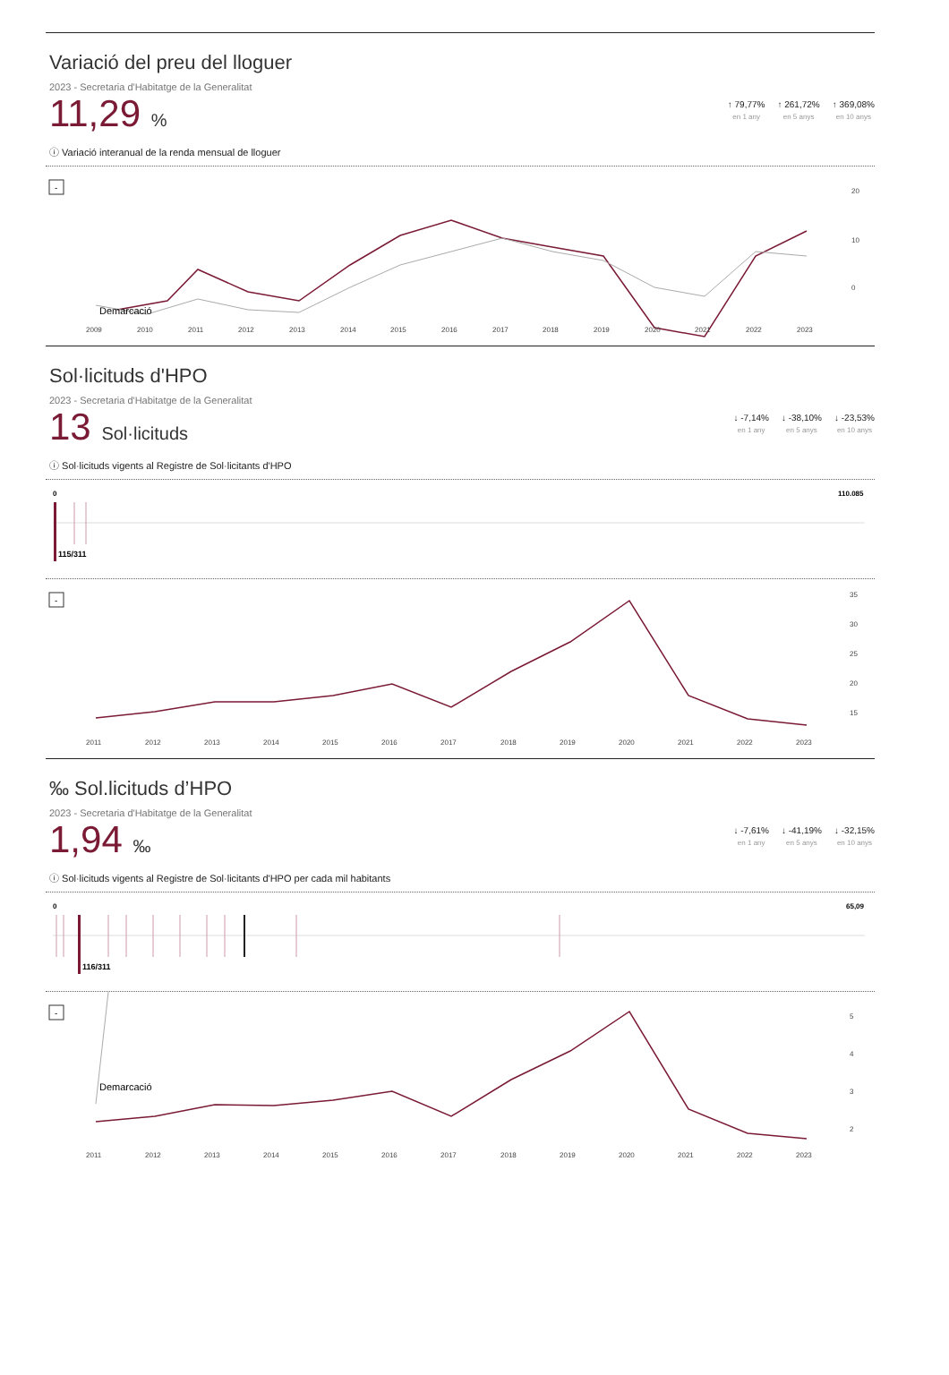Variació del preu del lloguer
2023 - Secretaria d'Habitatge de la Generalitat
11,29 %
↑ 79,77%
en 1 any
↑ 261,72%
en 5 anys
↑ 369,08%
en 10 anys
ⓘ Variació interanual de la renda mensual de lloguer
-
Demarcació
20
10
0
2009
2010
2011
2012
2013
2014
2015
2016
2017
2018
2019
2020
2021
2022
2023
Sol·licituds d'HPO
2023 - Secretaria d'Habitatge de la Generalitat
13 Sol·licituds
↓ -7,14%
en 1 any
↓ -38,10%
en 5 anys
↓ -23,53%
en 10 anys
ⓘ Sol·licituds vigents al Registre de Sol·licitants d'HPO
0
110.085
115/311
-
35
30
25
20
15
2011
2012
2013
2014
2015
2016
2017
2018
2019
2020
2021
2022
2023
‰ Sol.licituds d’HPO
2023 - Secretaria d'Habitatge de la Generalitat
1,94 ‰
↓ -7,61%
en 1 any
↓ -41,19%
en 5 anys
↓ -32,15%
en 10 anys
ⓘ Sol·licituds vigents al Registre de Sol·licitants d'HPO per cada mil habitants
0
65,09
116/311
-
Demarcació
5
4
3
2
2011
2012
2013
2014
2015
2016
2017
2018
2019
2020
2021
2022
2023